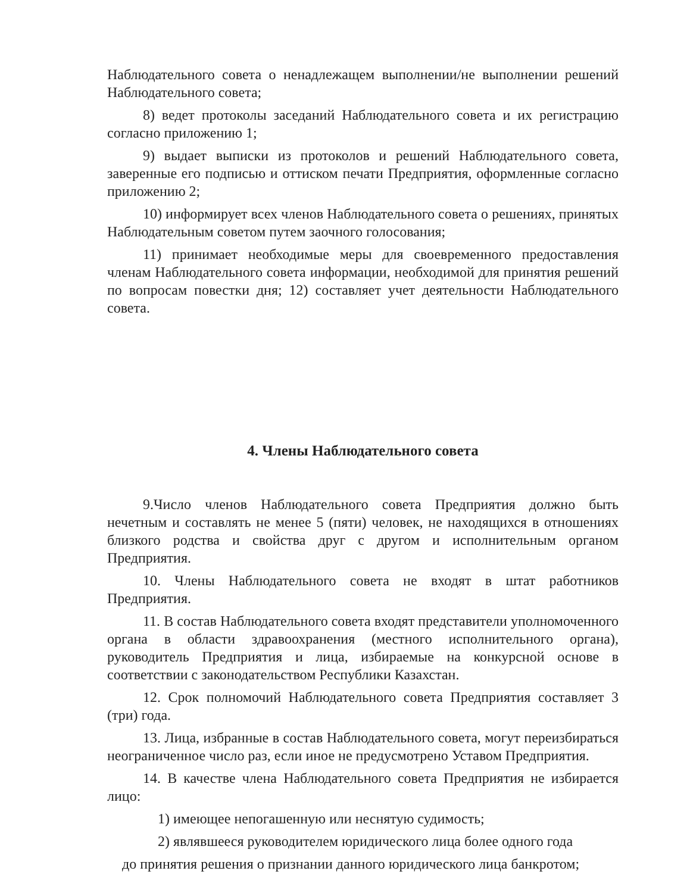Наблюдательного совета о ненадлежащем выполнении/не выполнении решений Наблюдательного совета;
8) ведет протоколы заседаний Наблюдательного совета и их регистрацию согласно приложению 1;
9) выдает выписки из протоколов и решений Наблюдательного совета, заверенные его подписью и оттиском печати Предприятия, оформленные согласно приложению 2;
10) информирует всех членов Наблюдательного совета о решениях, принятых Наблюдательным советом путем заочного голосования;
11) принимает необходимые меры для своевременного предоставления членам Наблюдательного совета информации, необходимой для принятия решений по вопросам повестки дня; 12) составляет учет деятельности Наблюдательного совета.
4. Члены Наблюдательного совета
9.Число членов Наблюдательного совета Предприятия должно быть нечетным и составлять не менее 5 (пяти) человек, не находящихся в отношениях близкого родства и свойства друг с другом и исполнительным органом Предприятия.
10. Члены Наблюдательного совета не входят в штат работников Предприятия.
11. В состав Наблюдательного совета входят представители уполномоченного органа в области здравоохранения (местного исполнительного органа), руководитель Предприятия и лица, избираемые на конкурсной основе в соответствии с законодательством Республики Казахстан.
12. Срок полномочий Наблюдательного совета Предприятия составляет 3 (три) года.
13. Лица, избранные в состав Наблюдательного совета, могут переизбираться неограниченное число раз, если иное не предусмотрено Уставом Предприятия.
14. В качестве члена Наблюдательного совета Предприятия не избирается лицо:
1) имеющее непогашенную или неснятую судимость;
2) являвшееся руководителем юридического лица более одного года
до принятия решения о признании данного юридического лица банкротом;